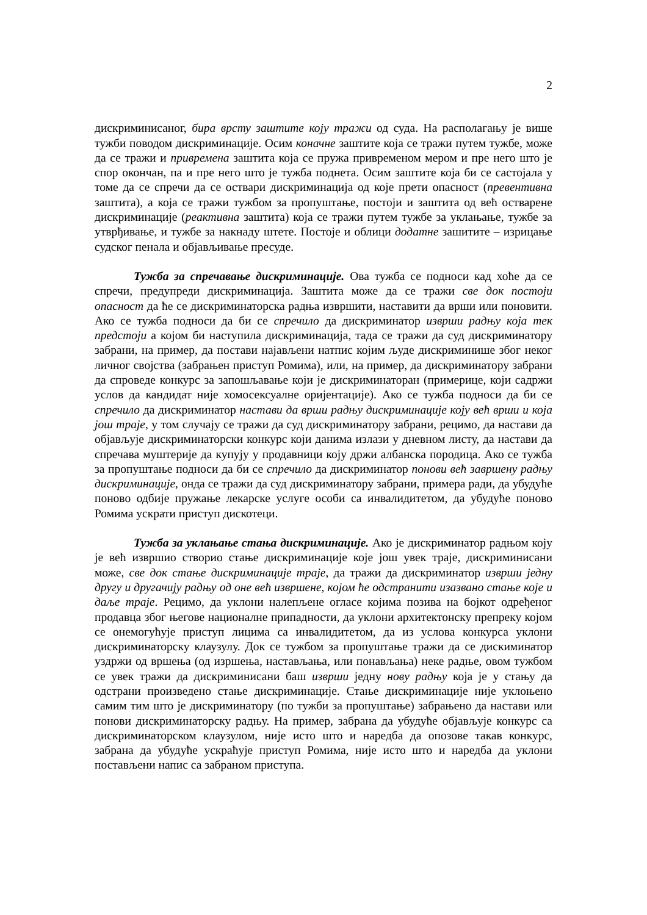2
дискриминисаног, бира врсту заштите коју тражи од суда. На располагању је више тужби поводом дискриминације. Осим коначне заштите која се тражи путем тужбе, може да се тражи и привремена заштита која се пружа привременом мером и пре него што је спор окончан, па и пре него што је тужба поднета. Осим заштите која би се састојала у томе да се спречи да се оствари дискриминација од које прети опасност (превентивна заштита), а која се тражи тужбом за пропуштање, постоји и заштита од већ остварене дискриминације (реактивна заштита) која се тражи путем тужбе за уклањање, тужбе за утврђивање, и тужбе за накнаду штете. Постоје и облици додатне зашитите – изрицање судског пенала и објављивање пресуде.
Тужба за спречавање дискриминације. Ова тужба се подноси кад хоће да се спречи, предупреди дискриминација. Заштита може да се тражи све док постоји опасност да ће се дискриминаторска радња извршити, наставити да врши или поновити. Ако се тужба подноси да би се спречило да дискриминатор изврши радњу која тек предстоји а којом би наступила дискриминација, тада се тражи да суд дискриминатору забрани, на пример, да постави најављени натпис којим људе дискриминише због неког личног својства (забрањен приступ Ромима), или, на пример, да дискриминатору забрани да спроведе конкурс за запошљавање који је дискриминаторан (примерице, који садржи услов да кандидат није хомосексуалне оријентације). Ако се тужба подноси да би се спречило да дискриминатор настави да врши радњу дискриминације коју већ врши и која још траје, у том случају се тражи да суд дискриминатору забрани, рецимо, да настави да објављује дискриминаторски конкурс који данима излази у дневном листу, да настави да спречава муштерије да купују у продавници коју држи албанска породица. Ако се тужба за пропуштање подноси да би се спречило да дискриминатор понови већ завршену радњу дискриминације, онда се тражи да суд дискриминатору забрани, примера ради, да убудуће поново одбије пружање лекарске услуге особи са инвалидитетом, да убудуће поново Ромима ускрати приступ дискотеци.
Тужба за уклањање стања дискриминације. Ако је дискриминатор радњом коју је већ извршио створио стање дискриминације које још увек траје, дискриминисани може, све док стање дискриминације траје, да тражи да дискриминатор изврши једну другу и другачију радњу од оне већ извршене, којом ће одстранити изазвано стање које и даље траје. Рецимо, да уклони налепљене огласе којима позива на бојкот одређеног продавца због његове националне припадности, да уклони архитектонску препреку којом се онемогућује приступ лицима са инвалидитетом, да из услова конкурса уклони дискриминаторску клаузулу. Док се тужбом за пропуштање тражи да се дискиминатор уздржи од вршења (од изршења, настављања, или понављања) неке радње, овом тужбом се увек тражи да дискриминисани баш изврши једну нову радњу која је у стању да одстрани произведено стање дискриминације. Стање дискриминације није уклоњено самим тим што је дискриминатору (по тужби за пропуштање) забрањено да настави или понови дискриминаторску радњу. На пример, забрана да убудуће објављује конкурс са дискриминаторском клаузулом, није исто што и наредба да опозове такав конкурс, забрана да убудуће ускраћује приступ Ромима, није исто што и наредба да уклони постављени напис са забраном приступа.